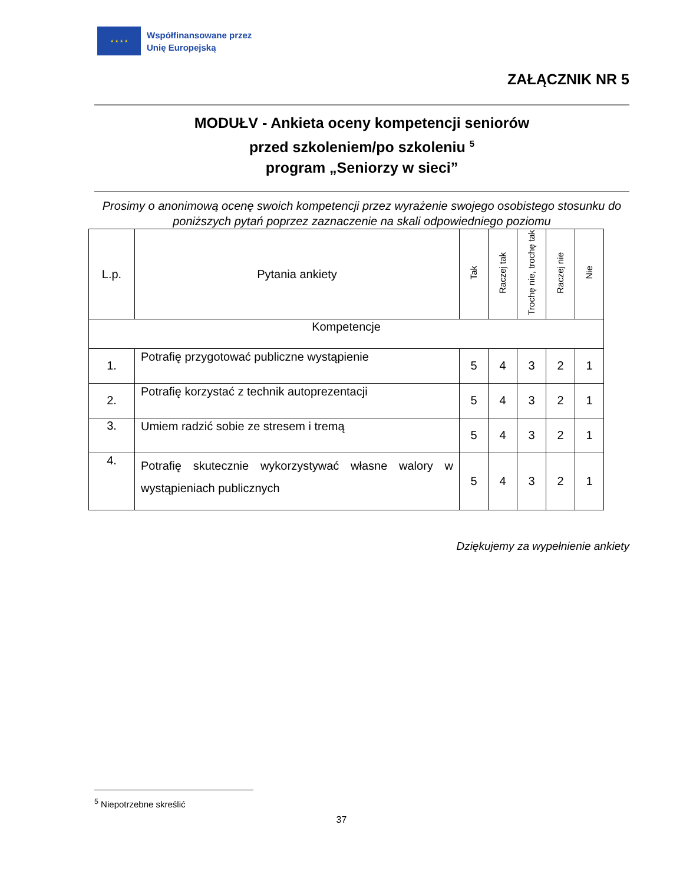★ ★ ★ ★
Współfinansowane przez
Unię Europejską
ZAŁĄCZNIK NR 5
MODUŁV - Ankieta oceny kompetencji seniorów
przed szkoleniem/po szkoleniu <sup>5</sup>
program „Seniorzy w sieci”
Prosimy o anonimową ocenę swoich kompetencji przez wyrażenie swojego osobistego stosunku do poniższych pytań poprzez zaznaczenie na skali odpowiedniego poziomu
| L.p. | Pytania ankiety | Tak | Raczej tak | Trochę nie, trochę tak | Raczej nie | Nie |
| --- | --- | --- | --- | --- | --- | --- |
| Kompetencje | | | | | | |
| 1. | Potrafię przygotować publiczne wystąpienie | 5 | 4 | 3 | 2 | 1 |
| 2. | Potrafię korzystać z technik autoprezentacji | 5 | 4 | 3 | 2 | 1 |
| 3. | Umiem radzić sobie ze stresem i tremą | 5 | 4 | 3 | 2 | 1 |
| 4. | Potrafię skutecznie wykorzystywać własne walory w wystąpieniach publicznych | 5 | 4 | 3 | 2 | 1 |
Dziękujemy za wypełnienie ankiety
<sup>5</sup> Niepotrzebne skreślić
37